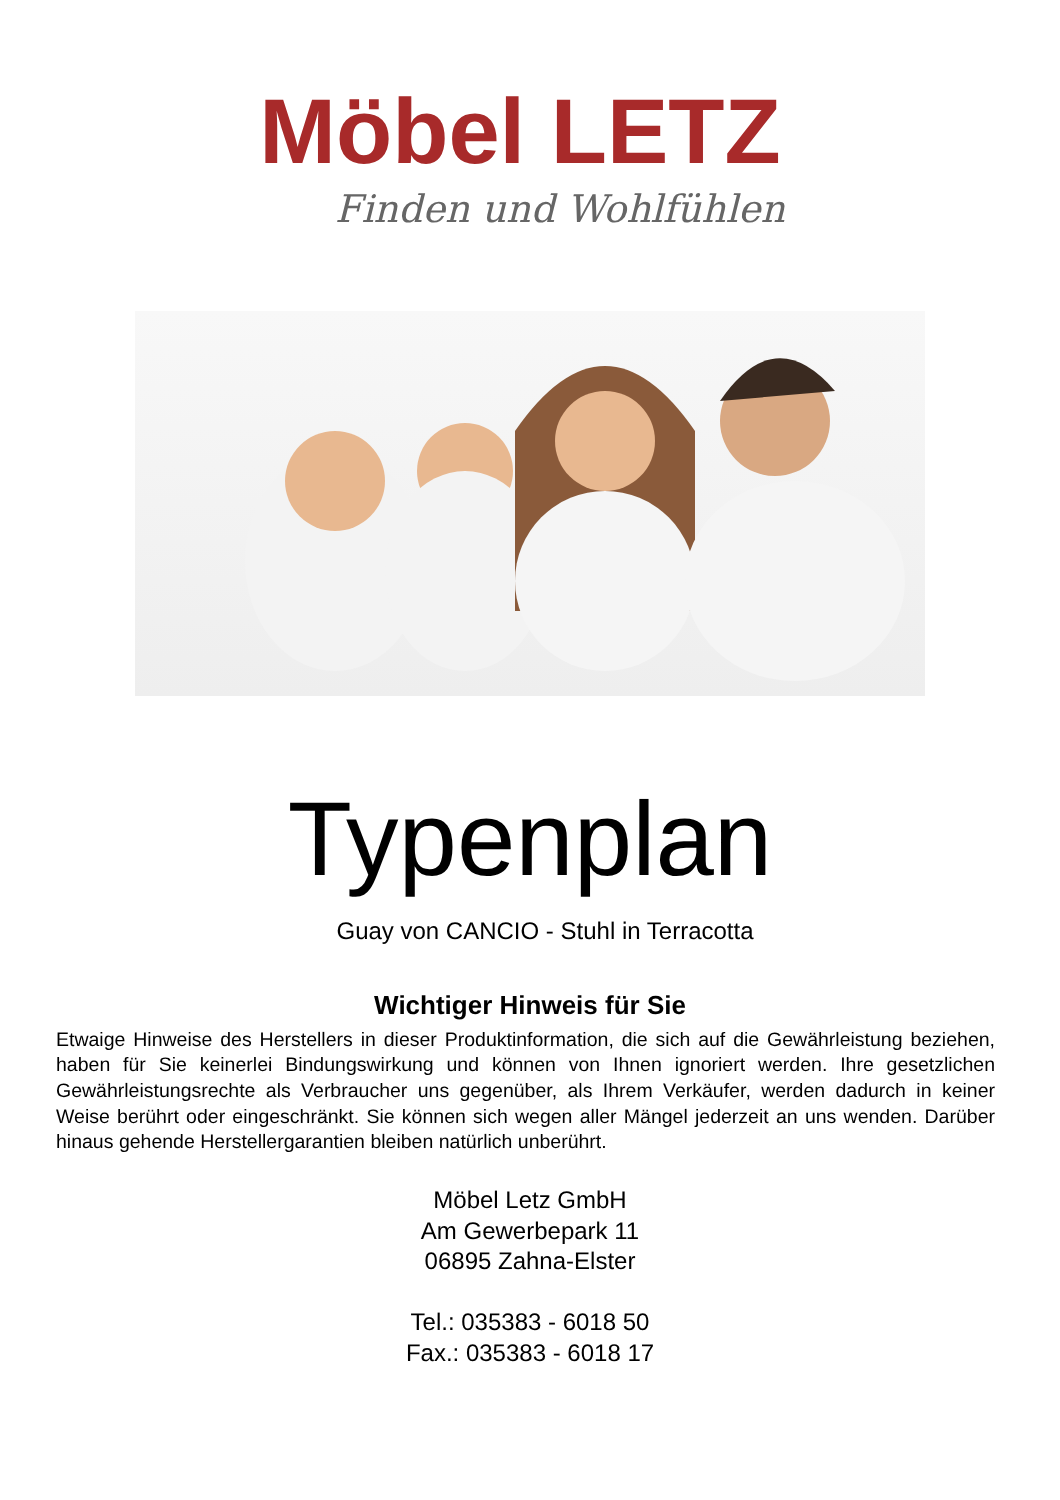Möbel LETZ
Finden und Wohlfühlen
Typenplan
Guay von CANCIO - Stuhl in Terracotta
Wichtiger Hinweis für Sie
Etwaige Hinweise des Herstellers in dieser Produktinformation, die sich auf die Gewährleistung beziehen, haben für Sie keinerlei Bindungswirkung und können von Ihnen ignoriert werden. Ihre gesetzlichen Gewährleistungsrechte als Verbraucher uns gegenüber, als Ihrem Verkäufer, werden dadurch in keiner Weise berührt oder eingeschränkt. Sie können sich wegen aller Mängel jederzeit an uns wenden. Darüber hinaus gehende Herstellergarantien bleiben natürlich unberührt.
Möbel Letz GmbH
Am Gewerbepark 11
06895 Zahna-Elster
Tel.: 035383 - 6018 50
Fax.: 035383 - 6018 17